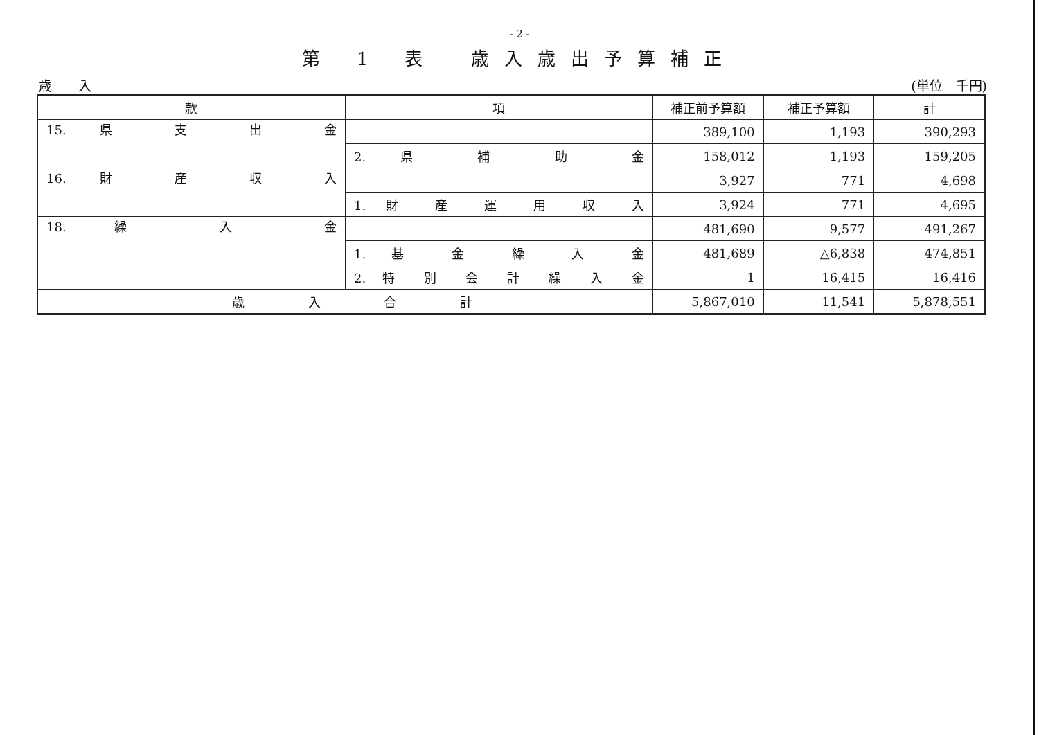- 2 -
第 1 表　歳入歳出予算補正
歳　　入 (単位　千円)
| 款 | 項 | 補正前予算額 | 補正予算額 | 計 |
| --- | --- | --- | --- | --- |
| 15. 県 支 出 金 | | 389,100 | 1,193 | 390,293 |
| | 2. 県 補 助 金 | 158,012 | 1,193 | 159,205 |
| 16. 財 産 収 入 | | 3,927 | 771 | 4,698 |
| | 1. 財 産 運 用 収 入 | 3,924 | 771 | 4,695 |
| 18. 繰 入 金 | | 481,690 | 9,577 | 491,267 |
| | 1. 基 金 繰 入 金 | 481,689 | △6,838 | 474,851 |
| | 2. 特 別 会 計 繰 入 金 | 1 | 16,415 | 16,416 |
| 歳 入 合 計 | | 5,867,010 | 11,541 | 5,878,551 |